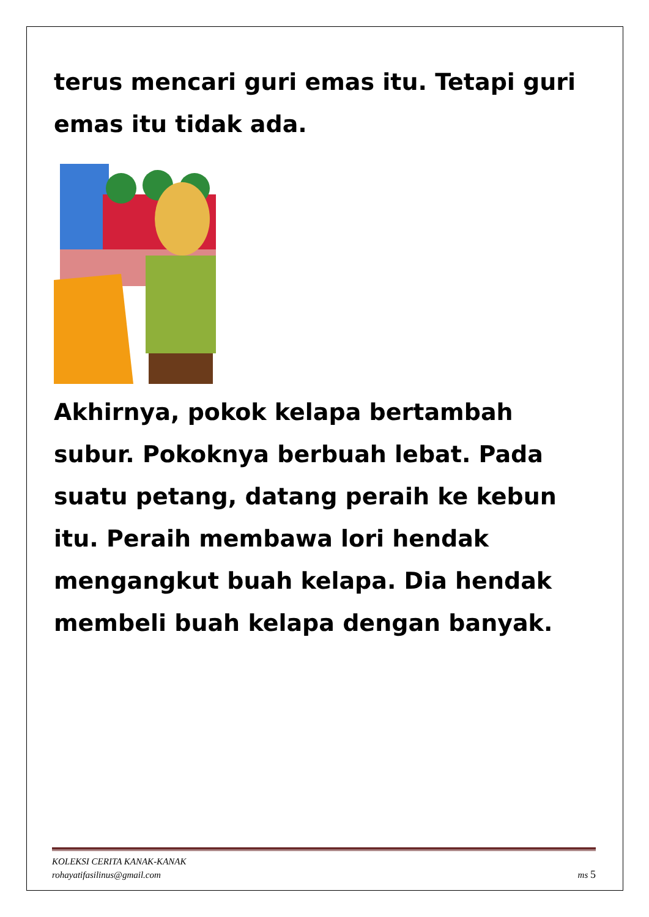terus mencari guri emas itu. Tetapi guri emas itu tidak ada.
Akhirnya, pokok kelapa bertambah subur. Pokoknya berbuah lebat. Pada suatu petang, datang peraih ke kebun itu. Peraih membawa lori hendak mengangkut buah kelapa. Dia hendak membeli buah kelapa dengan banyak.
KOLEKSI CERITA KANAK-KANAK
rohayatifasilinus@gmail.com
ms 5